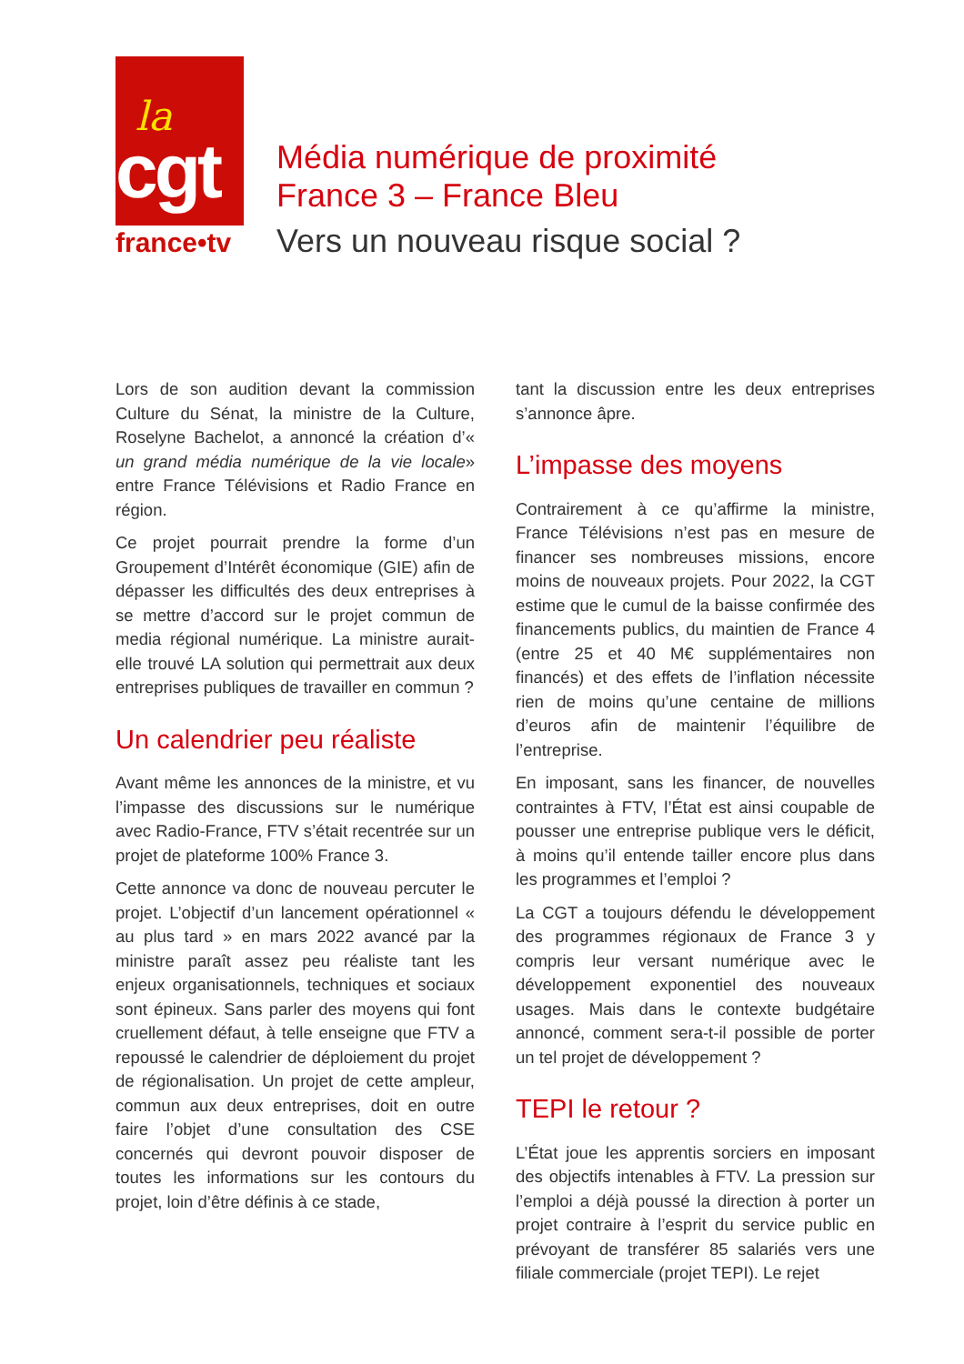la
cgt
france•tv
Média numérique de proximité
France 3 – France Bleu
Vers un nouveau risque social ?
Lors de son audition devant la commission Culture du Sénat, la ministre de la Culture, Roselyne Bachelot, a annoncé la création d’« un grand média numérique de la vie locale» entre France Télévisions et Radio France en région.
Ce projet pourrait prendre la forme d’un Groupement d’Intérêt économique (GIE) afin de dépasser les difficultés des deux entreprises à se mettre d’accord sur le projet commun de media régional numérique. La ministre aurait-elle trouvé LA solution qui permettrait aux deux entreprises publiques de travailler en commun ?
Un calendrier peu réaliste
Avant même les annonces de la ministre, et vu l’impasse des discussions sur le numérique avec Radio-France, FTV s’était recentrée sur un projet de plateforme 100% France 3.
Cette annonce va donc de nouveau percuter le projet. L’objectif d’un lancement opérationnel « au plus tard » en mars 2022 avancé par la ministre paraît assez peu réaliste tant les enjeux organisationnels, techniques et sociaux sont épineux. Sans parler des moyens qui font cruellement défaut, à telle enseigne que FTV a repoussé le calendrier de déploiement du projet de régionalisation. Un projet de cette ampleur, commun aux deux entreprises, doit en outre faire l’objet d’une consultation des CSE concernés qui devront pouvoir disposer de toutes les informations sur les contours du projet, loin d’être définis à ce stade,
tant la discussion entre les deux entreprises s’annonce âpre.
L’impasse des moyens
Contrairement à ce qu’affirme la ministre, France Télévisions n’est pas en mesure de financer ses nombreuses missions, encore moins de nouveaux projets. Pour 2022, la CGT estime que le cumul de la baisse confirmée des financements publics, du maintien de France 4 (entre 25 et 40 M€ supplémentaires non financés) et des effets de l’inflation nécessite rien de moins qu’une centaine de millions d’euros afin de maintenir l’équilibre de l’entreprise.
En imposant, sans les financer, de nouvelles contraintes à FTV, l’État est ainsi coupable de pousser une entreprise publique vers le déficit, à moins qu’il entende tailler encore plus dans les programmes et l’emploi ?
La CGT a toujours défendu le développement des programmes régionaux de France 3 y compris leur versant numérique avec le développement exponentiel des nouveaux usages. Mais dans le contexte budgétaire annoncé, comment sera-t-il possible de porter un tel projet de développement ?
TEPI le retour ?
L’État joue les apprentis sorciers en imposant des objectifs intenables à FTV. La pression sur l’emploi a déjà poussé la direction à porter un projet contraire à l’esprit du service public en prévoyant de transférer 85 salariés vers une filiale commerciale (projet TEPI). Le rejet